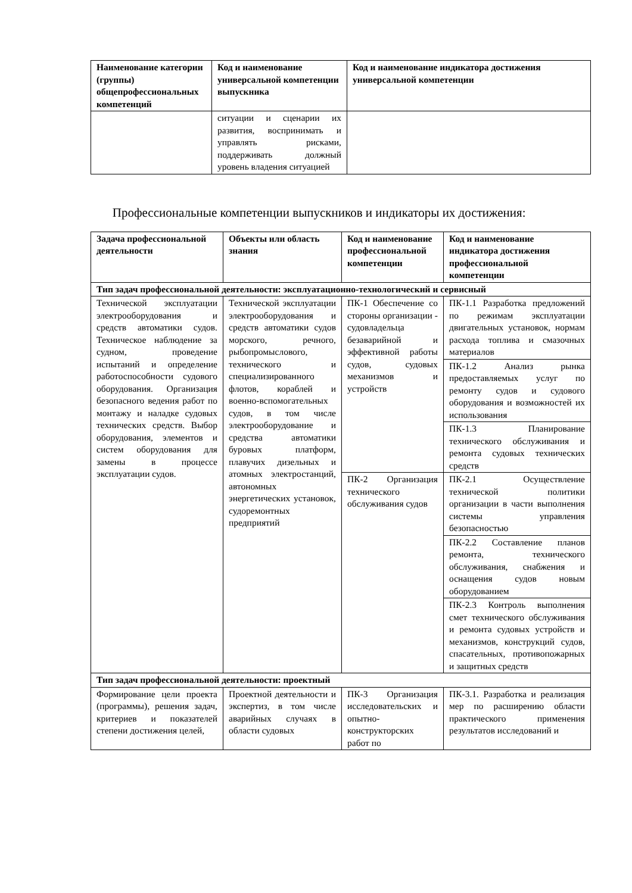| Наименование категории (группы) общепрофессиональных компетенций | Код и наименование универсальной компетенции выпускника | Код и наименование индикатора достижения универсальной компетенции |
| --- | --- | --- |
| | ситуации и сценарии их развития, воспринимать и управлять рисками, поддерживать должный уровень владения ситуацией | |
Профессиональные компетенции выпускников и индикаторы их достижения:
| Задача профессиональной деятельности | Объекты или область знания | Код и наименование профессиональной компетенции | Код и наименование индикатора достижения профессиональной компетенции |
| --- | --- | --- | --- |
| Тип задач профессиональной деятельности: эксплуатационно-технологический и сервисный | | | |
| Технической эксплуатации электрооборудования и средств автоматики судов. Техническое наблюдение за судном, проведение испытаний и определение работоспособности судового оборудования. Организация безопасного ведения работ по монтажу и наладке судовых технических средств. Выбор оборудования, элементов и систем оборудования для замены в процессе эксплуатации судов. | Технической эксплуатации электрооборудования и средств автоматики судов морского, речного, рыбопромыслового, технического и специализированного флотов, кораблей и военно-вспомогательных судов, в том числе электрооборудование и средства автоматики буровых платформ, плавучих дизельных и атомных электростанций, автономных энергетических установок, судоремонтных предприятий | ПК-1 Обеспечение со стороны организации - судовладельца безаварийной и эффективной работы судов, судовых механизмов и устройств | ПК-1.1 Разработка предложений по режимам эксплуатации двигательных установок, нормам расхода топлива и смазочных материалов |
| | | | ПК-1.2 Анализ рынка предоставляемых услуг по ремонту судов и судового оборудования и возможностей их использования |
| | | | ПК-1.3 Планирование технического обслуживания и ремонта судовых технических средств |
| | | ПК-2 Организация технического обслуживания судов | ПК-2.1 Осуществление технической политики организации в части выполнения системы управления безопасностью |
| | | | ПК-2.2 Составление планов ремонта, технического обслуживания, снабжения и оснащения судов новым оборудованием |
| | | | ПК-2.3 Контроль выполнения смет технического обслуживания и ремонта судовых устройств и механизмов, конструкций судов, спасательных, противопожарных и защитных средств |
| Тип задач профессиональной деятельности: проектный | | | |
| Формирование цели проекта (программы), решения задач, критериев и показателей степени достижения целей, | Проектной деятельности и экспертиз, в том числе аварийных случаях в области судовых | ПК-3 Организация исследовательских и опытно-конструкторских работ по | ПК-3.1. Разработка и реализация мер по расширению области практического применения результатов исследований и |